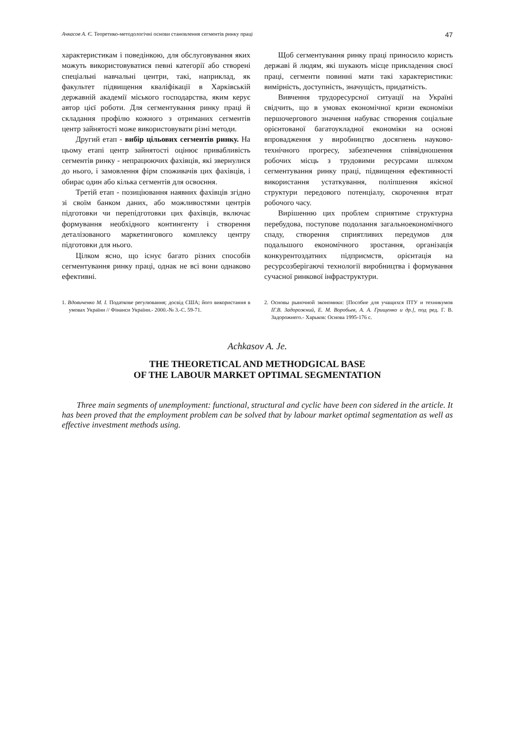Ачкасов А. Є. Теоретико-методологічні основи становлення сегментів ринку праці 47
характеристикам і поведінкою, для обслуговування яких можуть використовуватися певні категорії або створені спеціальні навчальні центри, такі, наприклад, як факультет підвищення кваліфікації в Харківській державній академії міського господарства, яким керує автор цієї роботи. Для сегментування ринку праці й складання профілю кожного з отриманих сегментів центр зайнятості може використовувати різні методи.
Другий етап - вибір цільових сегментів ринку. На цьому етапі центр зайнятості оцінює привабливість сегментів ринку - непрацюючих фахівців, які звернулися до нього, і замовлення фірм споживачів цих фахівців, і обирає один або кілька сегментів для освоєння.
Третій етап - позиціювання наявних фахівців згідно зі своїм банком даних, або можливостями центрів підготовки чи перепідготовки цих фахівців, включає формування необхідного контингенту і створення деталізованого маркетингового комплексу центру підготовки для нього.
Цілком ясно, що існує багато різних способів сегментування ринку праці, однак не всі вони однаково ефективні.
Щоб сегментування ринку праці приносило користь державі й людям, які шукають місце прикладення своєї праці, сегменти повинні мати такі характеристики: вимірність, доступність, значущість, придатність.
Вивчення трудоресурсної ситуації на Україні свідчить, що в умовах економічної кризи економіки першочергового значення набуває створення соціальне орієнтованої багатоукладної економіки на основі впровадження у виробництво досягнень науково-технічного прогресу, забезпечення співвідношення робочих місць з трудовими ресурсами шляхом сегментування ринку праці, підвищення ефективності використання устаткування, поліпшення якісної структури передового потенціалу, скорочення втрат робочого часу.
Вирішенню цих проблем сприятиме структурна перебудова, поступове подолання загальноекономічного спаду, створення сприятливих передумов для подальшого економічного зростання, організація конкурентоздатних підприємств, орієнтація на ресурсозберігаючі технології виробництва і формування сучасної ринкової інфраструктури.
1. Вдовиченко М. І. Податкове регулювання; досвід США; його використання в умовах України // Фінанси України.- 2000.-№ 3.-С. 59-71.
2. Основы рыночной экономики: [Пособие для учащихся ПТУ и техникумов IГ.В. Задорожний, Е. М. Воробьев, А. А. Грищенко и др.], под ред. Г. В. Задорожнего.- Харьков: Основа 1995-176 с.
Achkasov A. Je.
THE THEORETICAL AND METHODGICAL BASE
OF THE LABOUR MARKET OPTIMAL SEGMENTATION
Three main segments of unemployment: functional, structural and cyclic have been con sidered in the article. It has been proved that the employment problem can be solved that by labour market optimal segmentation as well as effective investment methods using.